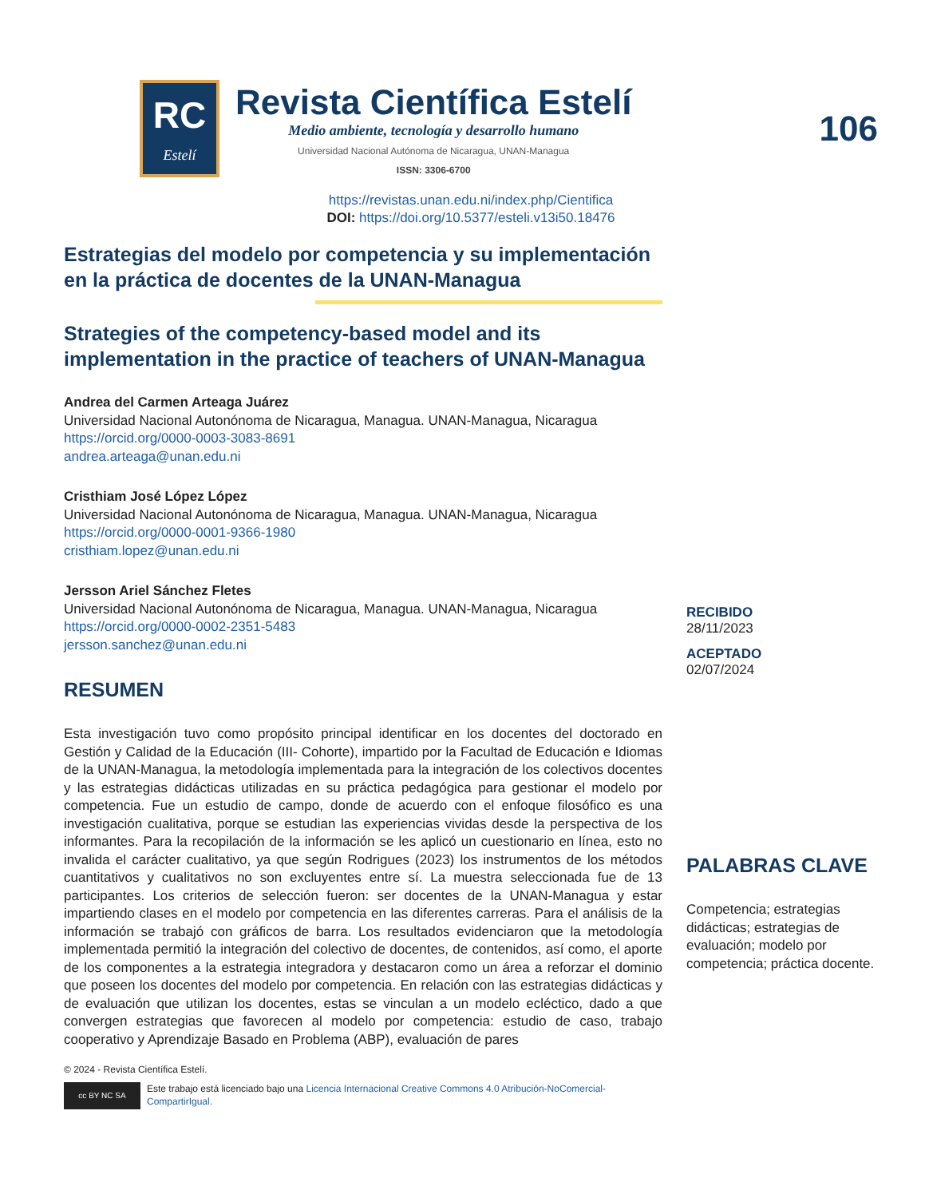RC
Estelí
Revista Científica Estelí
Medio ambiente, tecnología y desarrollo humano
Universidad Nacional Autónoma de Nicaragua, UNAN-Managua
ISSN: 3306-6700
106
https://revistas.unan.edu.ni/index.php/Cientifica
DOI: https://doi.org/10.5377/esteli.v13i50.18476
Estrategias del modelo por competencia y su implementación en la práctica de docentes de la UNAN-Managua
Strategies of the competency-based model and its implementation in the practice of teachers of UNAN-Managua
Andrea del Carmen Arteaga Juárez
Universidad Nacional Autonónoma de Nicaragua, Managua. UNAN-Managua, Nicaragua
https://orcid.org/0000-0003-3083-8691
andrea.arteaga@unan.edu.ni
Cristhiam José López López
Universidad Nacional Autonónoma de Nicaragua, Managua. UNAN-Managua, Nicaragua
https://orcid.org/0000-0001-9366-1980
cristhiam.lopez@unan.edu.ni
Jersson Ariel Sánchez Fletes
Universidad Nacional Autonónoma de Nicaragua, Managua. UNAN-Managua, Nicaragua
https://orcid.org/0000-0002-2351-5483
jersson.sanchez@unan.edu.ni
RESUMEN
Esta investigación tuvo como propósito principal identificar en los docentes del doctorado en Gestión y Calidad de la Educación (III- Cohorte), impartido por la Facultad de Educación e Idiomas de la UNAN-Managua, la metodología implementada para la integración de los colectivos docentes y las estrategias didácticas utilizadas en su práctica pedagógica para gestionar el modelo por competencia. Fue un estudio de campo, donde de acuerdo con el enfoque filosófico es una investigación cualitativa, porque se estudian las experiencias vividas desde la perspectiva de los informantes. Para la recopilación de la información se les aplicó un cuestionario en línea, esto no invalida el carácter cualitativo, ya que según Rodrigues (2023) los instrumentos de los métodos cuantitativos y cualitativos no son excluyentes entre sí. La muestra seleccionada fue de 13 participantes. Los criterios de selección fueron: ser docentes de la UNAN-Managua y estar impartiendo clases en el modelo por competencia en las diferentes carreras. Para el análisis de la información se trabajó con gráficos de barra. Los resultados evidenciaron que la metodología implementada permitió la integración del colectivo de docentes, de contenidos, así como, el aporte de los componentes a la estrategia integradora y destacaron como un área a reforzar el dominio que poseen los docentes del modelo por competencia. En relación con las estrategias didácticas y de evaluación que utilizan los docentes, estas se vinculan a un modelo ecléctico, dado a que convergen estrategias que favorecen al modelo por competencia: estudio de caso, trabajo cooperativo y Aprendizaje Basado en Problema (ABP), evaluación de pares
© 2024 - Revista Científica Estelí.
cc BY NC SA
Este trabajo está licenciado bajo una Licencia Internacional Creative Commons 4.0 Atribución-NoComercial-CompartirIgual.
RECIBIDO
28/11/2023
ACEPTADO
02/07/2024
PALABRAS CLAVE
Competencia; estrategias didácticas; estrategias de evaluación; modelo por competencia; práctica docente.